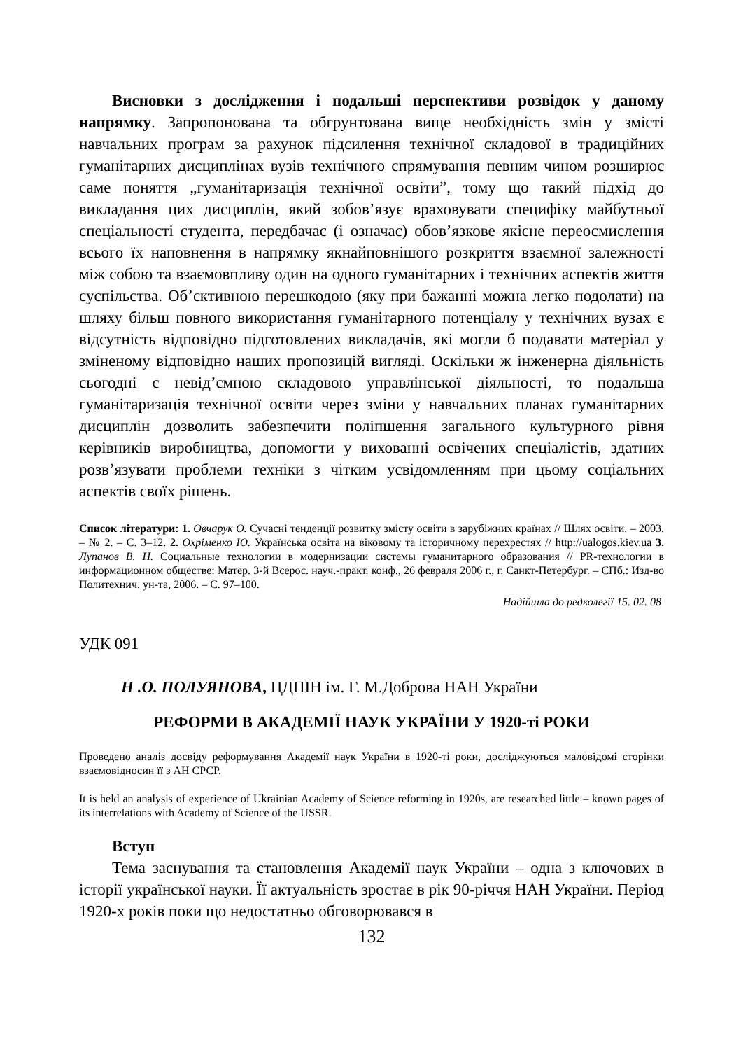Висновки з дослідження і подальші перспективи розвідок у даному напрямку. Запропонована та обгрунтована вище необхідність змін у змісті навчальних програм за рахунок підсилення технічної складової в традиційних гуманітарних дисциплінах вузів технічного спрямування певним чином розширює саме поняття „гуманітаризація технічної освіти”, тому що такий підхід до викладання цих дисциплін, який зобов’язує враховувати специфіку майбутньої спеціальності студента, передбачає (і означає) обов’язкове якісне переосмислення всього їх наповнення в напрямку якнайповнішого розкриття взаємної залежності між собою та взаємовпливу один на одного гуманітарних і технічних аспектів життя суспільства. Об’єктивною перешкодою (яку при бажанні можна легко подолати) на шляху більш повного використання гуманітарного потенціалу у технічних вузах є відсутність відповідно підготовлених викладачів, які могли б подавати матеріал у зміненому відповідно наших пропозицій вигляді. Оскільки ж інженерна діяльність сьогодні є невід’ємною складовою управлінської діяльності, то подальша гуманітаризація технічної освіти через зміни у навчальних планах гуманітарних дисциплін дозволить забезпечити поліпшення загального культурного рівня керівників виробництва, допомогти у вихованні освічених спеціалістів, здатних розв’язувати проблеми техніки з чітким усвідомленням при цьому соціальних аспектів своїх рішень.
Список літератури: 1. Овчарук О. Сучасні тенденції розвитку змісту освіти в зарубіжних країнах // Шлях освіти. – 2003. – № 2. – С. 3–12. 2. Охріменко Ю. Українська освіта на віковому та історичному перехрестях // http://ualogos.kiev.ua 3. Лупанов В. Н. Социальные технологии в модернизации системы гуманитарного образования // PR-технологии в информационном обществе: Матер. 3-й Всерос. науч.-практ. конф., 26 февраля 2006 г., г. Санкт-Петербург. – СПб.: Изд-во Политехнич. ун-та, 2006. – С. 97–100.
Надійшла до редколегії 15. 02. 08
УДК 091
Н .О. ПОЛУЯНОВА, ЦДПІН ім. Г. М.Доброва НАН України
РЕФОРМИ В АКАДЕМІЇ НАУК УКРАЇНИ У 1920-ті РОКИ
Проведено аналіз досвіду реформування Академії наук України в 1920-ті роки, досліджуються маловідомі сторінки взаємовідносин її з АН СРСР.
It is held an analysis of experience of Ukrainian Academy of Science reforming in 1920s, are researched little – known pages of its interrelations with Academy of Science of the USSR.
Вступ
Тема заснування та становлення Академії наук України – одна з ключових в історії української науки. Її актуальність зростає в рік 90-річчя НАН України. Період 1920-х років поки що недостатньо обговорювався в
132